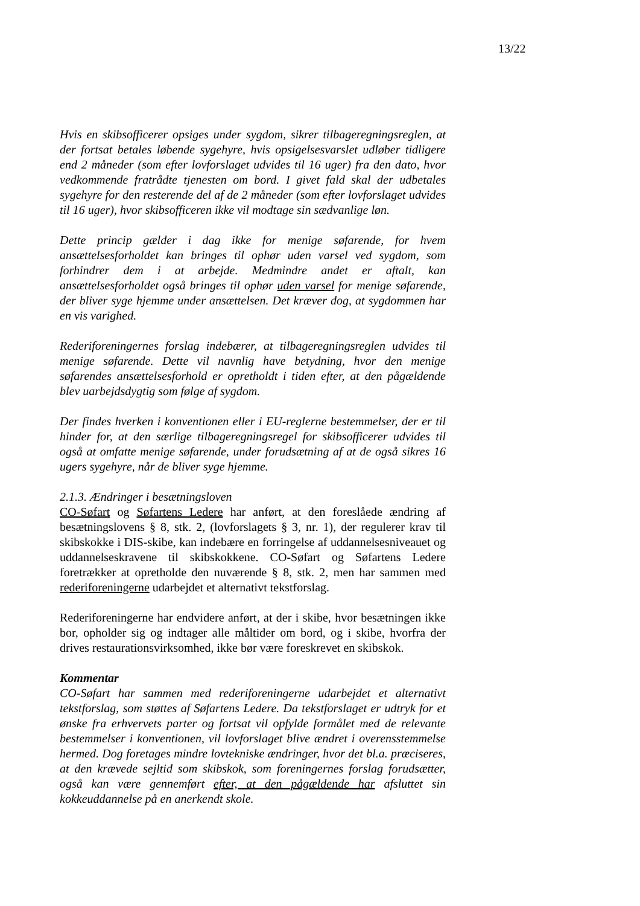13/22
Hvis en skibsofficerer opsiges under sygdom, sikrer tilbageregningsreglen, at der fortsat betales løbende sygehyre, hvis opsigelsesvarslet udløber tidligere end 2 måneder (som efter lovforslaget udvides til 16 uger) fra den dato, hvor vedkommende fratrådte tjenesten om bord. I givet fald skal der udbetales sygehyre for den resterende del af de 2 måneder (som efter lovforslaget udvides til 16 uger), hvor skibsofficeren ikke vil modtage sin sædvanlige løn.
Dette princip gælder i dag ikke for menige søfarende, for hvem ansættelsesforholdet kan bringes til ophør uden varsel ved sygdom, som forhindrer dem i at arbejde. Medmindre andet er aftalt, kan ansættelsesforholdet også bringes til ophør uden varsel for menige søfarende, der bliver syge hjemme under ansættelsen. Det kræver dog, at sygdommen har en vis varighed.
Rederiforeningernes forslag indebærer, at tilbageregningsreglen udvides til menige søfarende. Dette vil navnlig have betydning, hvor den menige søfarendes ansættelsesforhold er opretholdt i tiden efter, at den pågældende blev uarbejdsdygtig som følge af sygdom.
Der findes hverken i konventionen eller i EU-reglerne bestemmelser, der er til hinder for, at den særlige tilbageregningsregel for skibsofficerer udvides til også at omfatte menige søfarende, under forudsætning af at de også sikres 16 ugers sygehyre, når de bliver syge hjemme.
2.1.3. Ændringer i besætningsloven
CO-Søfart og Søfartens Ledere har anført, at den foreslåede ændring af besætningslovens § 8, stk. 2, (lovforslagets § 3, nr. 1), der regulerer krav til skibskokke i DIS-skibe, kan indebære en forringelse af uddannelsesniveauet og uddannelseskravene til skibskokkene. CO-Søfart og Søfartens Ledere foretrækker at opretholde den nuværende § 8, stk. 2, men har sammen med rederiforeningerne udarbejdet et alternativt tekstforslag.
Rederiforeningerne har endvidere anført, at der i skibe, hvor besætningen ikke bor, opholder sig og indtager alle måltider om bord, og i skibe, hvorfra der drives restaurationsvirksomhed, ikke bør være foreskrevet en skibskok.
Kommentar
CO-Søfart har sammen med rederiforeningerne udarbejdet et alternativt tekstforslag, som støttes af Søfartens Ledere. Da tekstforslaget er udtryk for et ønske fra erhvervets parter og fortsat vil opfylde formålet med de relevante bestemmelser i konventionen, vil lovforslaget blive ændret i overensstemmelse hermed. Dog foretages mindre lovtekniske ændringer, hvor det bl.a. præciseres, at den krævede sejltid som skibskok, som foreningernes forslag forudsætter, også kan være gennemført efter, at den pågældende har afsluttet sin kokkeuddannelse på en anerkendt skole.